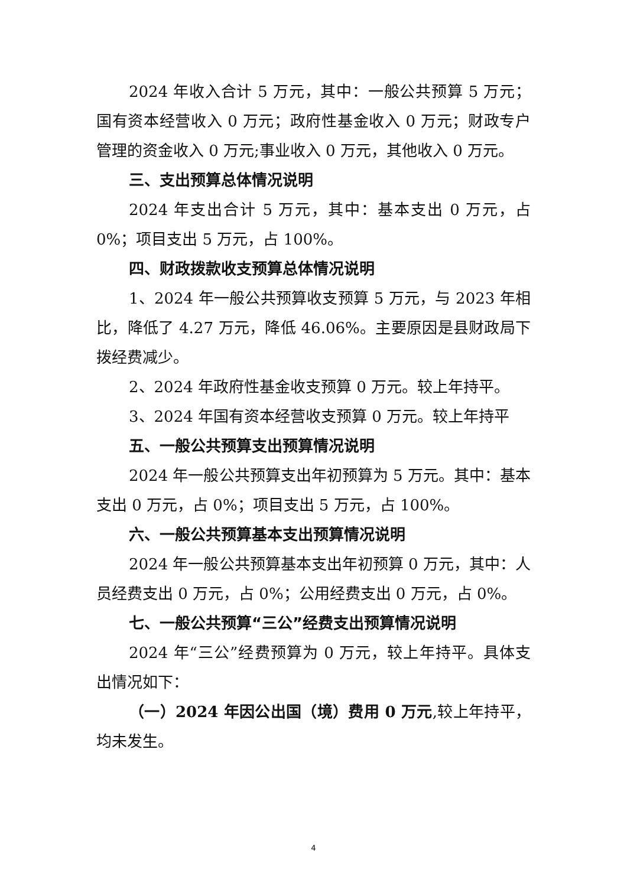2024 年收入合计 5 万元，其中：一般公共预算 5 万元；国有资本经营收入 0 万元；政府性基金收入 0 万元；财政专户管理的资金收入 0 万元;事业收入 0 万元，其他收入 0 万元。
三、支出预算总体情况说明
2024 年支出合计 5 万元，其中：基本支出 0 万元，占 0%；项目支出 5 万元，占 100%。
四、财政拨款收支预算总体情况说明
1、2024 年一般公共预算收支预算 5 万元，与 2023 年相比，降低了 4.27 万元，降低 46.06%。主要原因是县财政局下拨经费减少。
2、2024 年政府性基金收支预算 0 万元。较上年持平。
3、2024 年国有资本经营收支预算 0 万元。较上年持平
五、一般公共预算支出预算情况说明
2024 年一般公共预算支出年初预算为 5 万元。其中：基本支出 0 万元，占 0%；项目支出 5 万元，占 100%。
六、一般公共预算基本支出预算情况说明
2024 年一般公共预算基本支出年初预算 0 万元，其中：人员经费支出 0 万元，占 0%；公用经费支出 0 万元，占 0%。
七、一般公共预算“三公”经费支出预算情况说明
2024 年“三公”经费预算为 0 万元，较上年持平。具体支出情况如下：
（一）2024 年因公出国（境）费用 0 万元,较上年持平，均未发生。
4